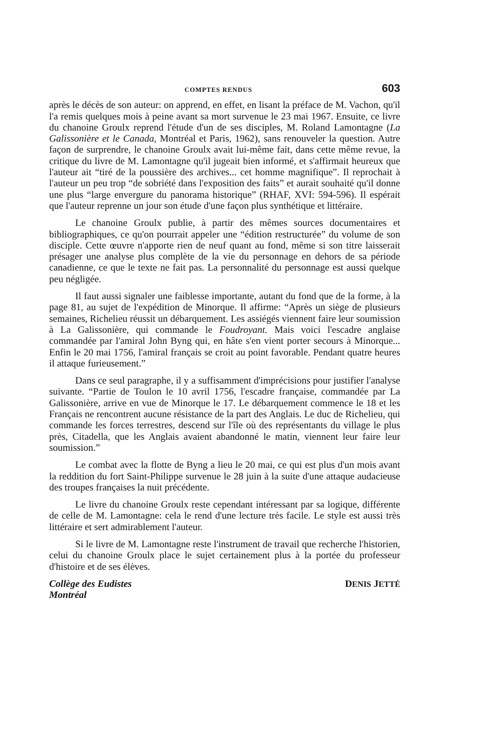COMPTES RENDUS 603
après le décès de son auteur: on apprend, en effet, en lisant la préface de M. Vachon, qu'il l'a remis quelques mois à peine avant sa mort survenue le 23 mai 1967. Ensuite, ce livre du chanoine Groulx reprend l'étude d'un de ses disciples, M. Roland Lamontagne (La Galissonière et le Canada, Montréal et Paris, 1962), sans renouveler la question. Autre façon de surprendre, le chanoine Groulx avait lui-même fait, dans cette même revue, la critique du livre de M. Lamontagne qu'il jugeait bien informé, et s'affirmait heureux que l'auteur ait “tiré de la poussière des archives... cet homme magnifique”. Il reprochait à l'auteur un peu trop “de sobriété dans l'exposition des faits” et aurait souhaité qu'il donne une plus “large envergure du panorama historique” (RHAF, XVI: 594-596). Il espérait que l'auteur reprenne un jour son étude d'une façon plus synthétique et littéraire.
Le chanoine Groulx publie, à partir des mêmes sources documentaires et bibliographiques, ce qu'on pourrait appeler une “édition restructurée” du volume de son disciple. Cette œuvre n'apporte rien de neuf quant au fond, même si son titre laisserait présager une analyse plus complète de la vie du personnage en dehors de sa période canadienne, ce que le texte ne fait pas. La personnalité du personnage est aussi quelque peu négligée.
Il faut aussi signaler une faiblesse importante, autant du fond que de la forme, à la page 81, au sujet de l'expédition de Minorque. Il affirme: “Après un siège de plusieurs semaines, Richelieu réussit un débarquement. Les assiégés viennent faire leur soumission à La Galissonière, qui commande le Foudroyant. Mais voici l'escadre anglaise commandée par l'amiral John Byng qui, en hâte s'en vient porter secours à Minorque... Enfin le 20 mai 1756, l'amiral français se croit au point favorable. Pendant quatre heures il attaque furieusement.”
Dans ce seul paragraphe, il y a suffisamment d'imprécisions pour justifier l'analyse suivante. “Partie de Toulon le 10 avril 1756, l'escadre française, commandée par La Galissonière, arrive en vue de Minorque le 17. Le débarquement commence le 18 et les Français ne rencontrent aucune résistance de la part des Anglais. Le duc de Richelieu, qui commande les forces terrestres, descend sur l'île où des représentants du village le plus près, Citadella, que les Anglais avaient abandonné le matin, viennent leur faire leur soumission.”
Le combat avec la flotte de Byng a lieu le 20 mai, ce qui est plus d'un mois avant la reddition du fort Saint-Philippe survenue le 28 juin à la suite d'une attaque audacieuse des troupes françaises la nuit précédente.
Le livre du chanoine Groulx reste cependant intéressant par sa logique, différente de celle de M. Lamontagne: cela le rend d'une lecture très facile. Le style est aussi très littéraire et sert admirablement l'auteur.
Si le livre de M. Lamontagne reste l'instrument de travail que recherche l'historien, celui du chanoine Groulx place le sujet certainement plus à la portée du professeur d'histoire et de ses élèves.
Collège des Eudistes
Montréal
DENIS JETTÉ